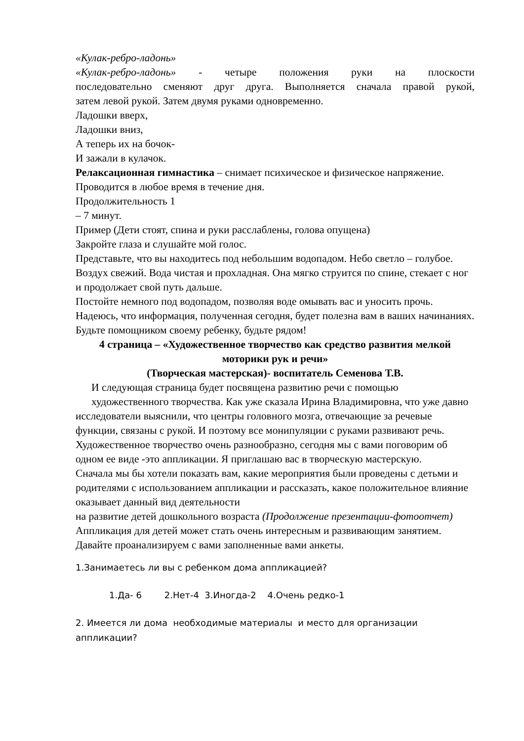«Кулак-ребро-ладонь»
«Кулак-ребро-ладонь» - четыре положения руки на плоскости
последовательно сменяют друг друга. Выполняется сначала правой рукой,
затем левой рукой. Затем двумя руками одновременно.
Ладошки вверх,
Ладошки вниз,
А теперь их на бочок-
И зажали в кулачок.
Релаксационная гимнастика – снимает психическое и физическое напряжение. Проводится в любое время в течение дня.
Продолжительность 1
– 7 минут.
Пример (Дети стоят, спина и руки расслаблены, голова опущена)
Закройте глаза и слушайте мой голос.
Представьте, что вы находитесь под небольшим водопадом. Небо светло – голубое. Воздух свежий. Вода чистая и прохладная. Она мягко струится по спине, стекает с ног и продолжает свой путь дальше.
Постойте немного под водопадом, позволяя воде омывать вас и уносить прочь.
Надеюсь, что информация, полученная сегодня, будет полезна вам в ваших начинаниях. Будьте помощником своему ребенку, будьте рядом!
4 страница – «Художественное творчество как средство развития мелкой моторики рук и речи»
(Творческая мастерская)- воспитатель Семенова Т.В.
И следующая страница будет посвящена развитию речи с помощью
художественного творчества. Как уже сказала Ирина Владимировна, что уже давно исследователи выяснили, что центры головного мозга, отвечающие за речевые функции, связаны с рукой. И поэтому все монипуляции с руками развивают речь. Художественное творчество очень разнообразно, сегодня мы с вами поговорим об одном ее виде -это аппликации. Я приглашаю вас в творческую мастерскую.
Сначала мы бы хотели показать вам, какие мероприятия были проведены с детьми и родителями с использованием аппликации и рассказать, какое положительное влияние оказывает данный вид деятельности
на развитие детей дошкольного возраста (Продолжение презентации-фотоотчет)
Аппликация для детей может стать очень интересным и развивающим занятием. Давайте проанализируем с вами заполненные вами анкеты.
1.Занимаетесь ли вы с ребенком дома аппликацией?
1.Да- 6 2.Нет-4 3.Иногда-2 4.Очень редко-1
2. Имеется ли дома необходимые материалы и место для организации аппликации?